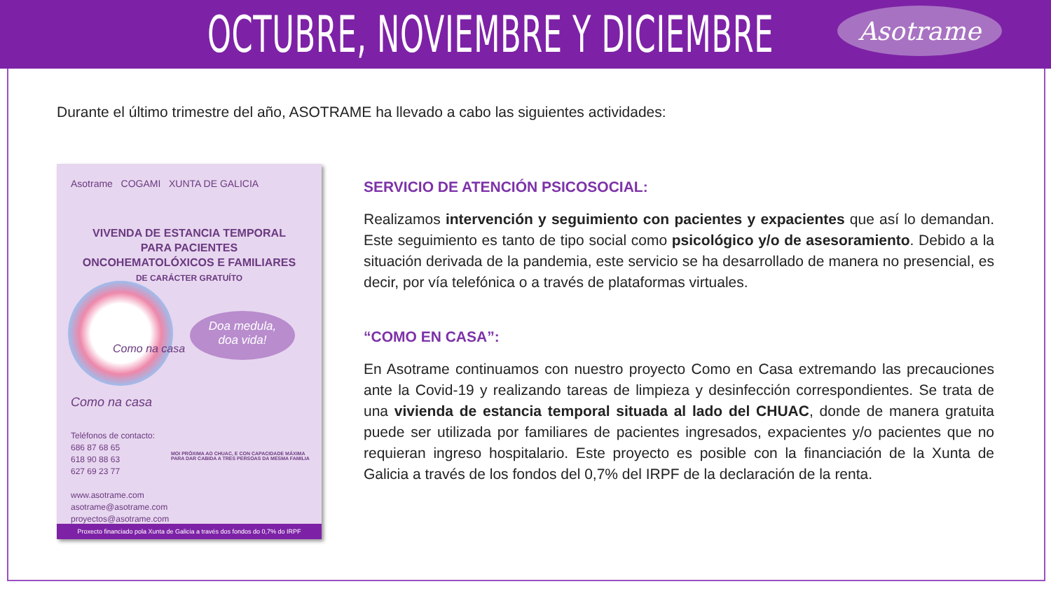OCTUBRE, NOVIEMBRE Y DICIEMBRE
Asotrame
Durante el último trimestre del año, ASOTRAME ha llevado a cabo las siguientes actividades:
Asotrame COGAMI XUNTA DE GALICIA
VIVENDA DE ESTANCIA TEMPORAL
PARA PACIENTES
ONCOHEMATOLÓXICOS E FAMILIARES
DE CARÁCTER GRATUÍTO
Como na casa
Doa medula,
doa vida!
Como na casa
Teléfonos de contacto:
686 87 68 65
618 90 88 63
627 69 23 77
www.asotrame.com
asotrame@asotrame.com
proyectos@asotrame.com
MOI PRÓXIMA AO CHUAC, E CON CAPACIDADE MÁXIMA
PARA DAR CABIDA A TRES PERSOAS DA MESMA FAMILIA
Proxecto financiado pola Xunta de Galicia a través dos fondos do 0,7% do IRPF
SERVICIO DE ATENCIÓN PSICOSOCIAL:
Realizamos intervención y seguimiento con pacientes y expacientes que así lo demandan. Este seguimiento es tanto de tipo social como psicológico y/o de asesoramiento. Debido a la situación derivada de la pandemia, este servicio se ha desarrollado de manera no presencial, es decir, por vía telefónica o a través de plataformas virtuales.
“COMO EN CASA”:
En Asotrame continuamos con nuestro proyecto Como en Casa extremando las precauciones ante la Covid-19 y realizando tareas de limpieza y desinfección correspondientes. Se trata de una vivienda de estancia temporal situada al lado del CHUAC, donde de manera gratuita puede ser utilizada por familiares de pacientes ingresados, expacientes y/o pacientes que no requieran ingreso hospitalario. Este proyecto es posible con la financiación de la Xunta de Galicia a través de los fondos del 0,7% del IRPF de la declaración de la renta.